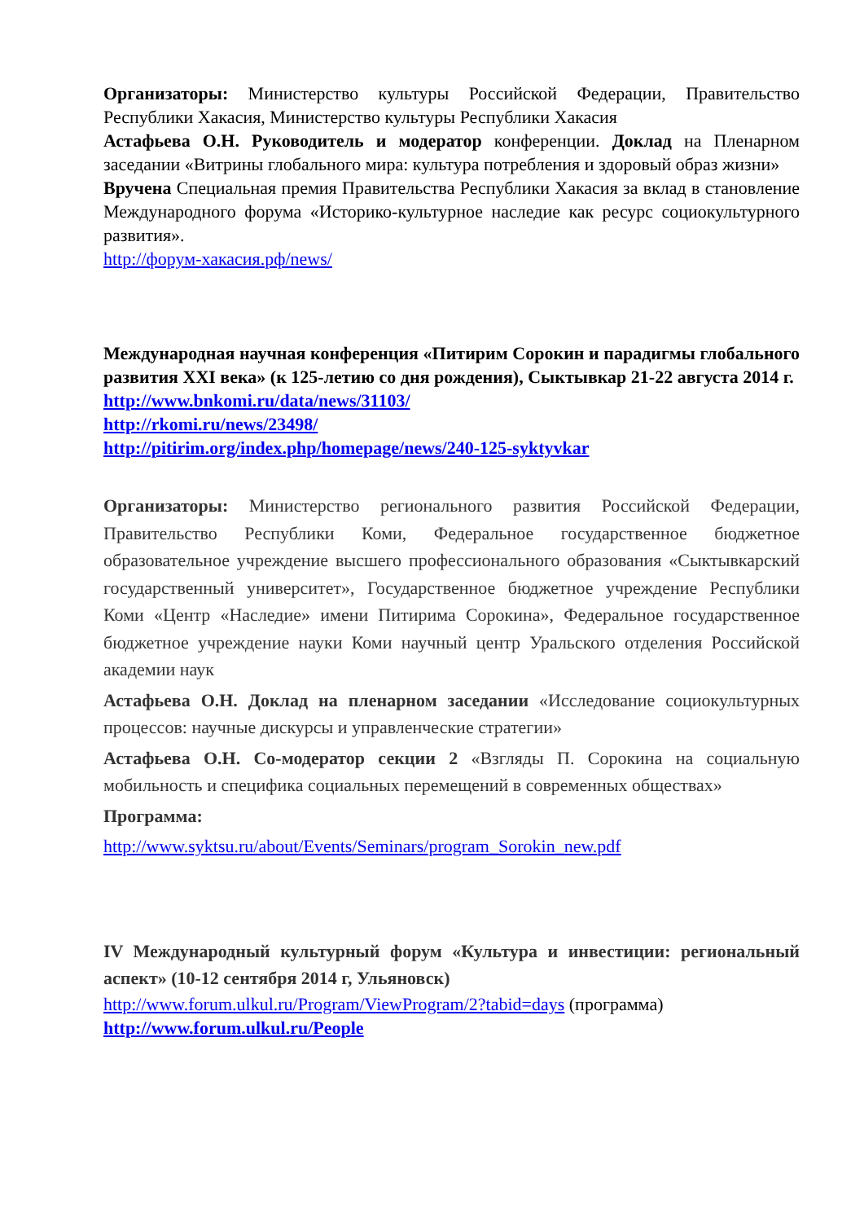Организаторы: Министерство культуры Российской Федерации, Правительство Республики Хакасия, Министерство культуры Республики Хакасия
Астафьева О.Н. Руководитель и модератор конференции. Доклад на Пленарном заседании «Витрины глобального мира: культура потребления и здоровый образ жизни»
Вручена Специальная премия Правительства Республики Хакасия за вклад в становление Международного форума «Историко-культурное наследие как ресурс социокультурного развития».
http://форум-хакасия.рф/news/
Международная научная конференция «Питирим Сорокин и парадигмы глобального развития XXI века» (к 125-летию со дня рождения), Сыктывкар 21-22 августа 2014 г.
http://www.bnkomi.ru/data/news/31103/
http://rkomi.ru/news/23498/
http://pitirim.org/index.php/homepage/news/240-125-syktyvkar
Организаторы: Министерство регионального развития Российской Федерации, Правительство Республики Коми, Федеральное государственное бюджетное образовательное учреждение высшего профессионального образования «Сыктывкарский государственный университет», Государственное бюджетное учреждение Республики Коми «Центр «Наследие» имени Питирима Сорокина», Федеральное государственное бюджетное учреждение науки Коми научный центр Уральского отделения Российской академии наук
Астафьева О.Н. Доклад на пленарном заседании «Исследование социокультурных процессов: научные дискурсы и управленческие стратегии»
Астафьева О.Н. Со-модератор секции 2 «Взгляды П. Сорокина на социальную мобильность и специфика социальных перемещений в современных обществах»
Программа:
http://www.syktsu.ru/about/Events/Seminars/program_Sorokin_new.pdf
IV Международный культурный форум «Культура и инвестиции: региональный аспект» (10-12 сентября 2014 г, Ульяновск)
http://www.forum.ulkul.ru/Program/ViewProgram/2?tabid=days (программа)
http://www.forum.ulkul.ru/People